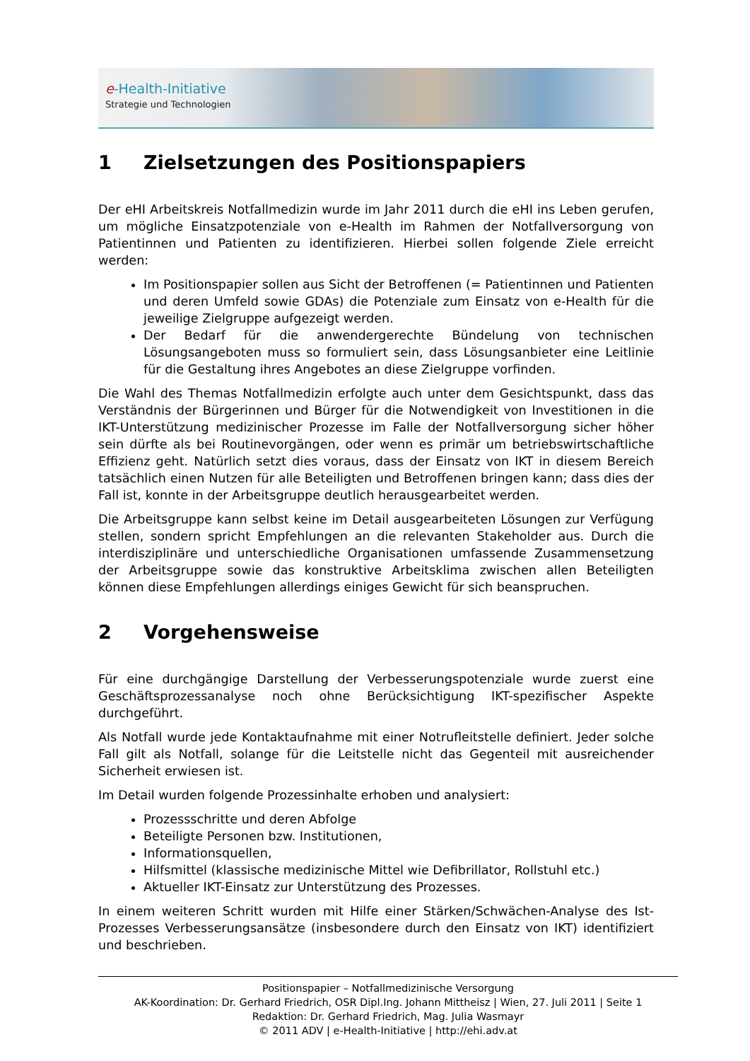e-Health-Initiative
Strategie und Technologien
1 Zielsetzungen des Positionspapiers
Der eHI Arbeitskreis Notfallmedizin wurde im Jahr 2011 durch die eHI ins Leben gerufen, um mögliche Einsatzpotenziale von e-Health im Rahmen der Notfallversorgung von Patientinnen und Patienten zu identifizieren. Hierbei sollen folgende Ziele erreicht werden:
Im Positionspapier sollen aus Sicht der Betroffenen (= Patientinnen und Patienten und deren Umfeld sowie GDAs) die Potenziale zum Einsatz von e-Health für die jeweilige Zielgruppe aufgezeigt werden.
Der Bedarf für die anwendergerechte Bündelung von technischen Lösungsangeboten muss so formuliert sein, dass Lösungsanbieter eine Leitlinie für die Gestaltung ihres Angebotes an diese Zielgruppe vorfinden.
Die Wahl des Themas Notfallmedizin erfolgte auch unter dem Gesichtspunkt, dass das Verständnis der Bürgerinnen und Bürger für die Notwendigkeit von Investitionen in die IKT-Unterstützung medizinischer Prozesse im Falle der Notfallversorgung sicher höher sein dürfte als bei Routinevorgängen, oder wenn es primär um betriebswirtschaftliche Effizienz geht. Natürlich setzt dies voraus, dass der Einsatz von IKT in diesem Bereich tatsächlich einen Nutzen für alle Beteiligten und Betroffenen bringen kann; dass dies der Fall ist, konnte in der Arbeitsgruppe deutlich herausgearbeitet werden.
Die Arbeitsgruppe kann selbst keine im Detail ausgearbeiteten Lösungen zur Verfügung stellen, sondern spricht Empfehlungen an die relevanten Stakeholder aus. Durch die interdisziplinäre und unterschiedliche Organisationen umfassende Zusammensetzung der Arbeitsgruppe sowie das konstruktive Arbeitsklima zwischen allen Beteiligten können diese Empfehlungen allerdings einiges Gewicht für sich beanspruchen.
2 Vorgehensweise
Für eine durchgängige Darstellung der Verbesserungspotenziale wurde zuerst eine Geschäftsprozessanalyse noch ohne Berücksichtigung IKT-spezifischer Aspekte durchgeführt.
Als Notfall wurde jede Kontaktaufnahme mit einer Notrufleitstelle definiert. Jeder solche Fall gilt als Notfall, solange für die Leitstelle nicht das Gegenteil mit ausreichender Sicherheit erwiesen ist.
Im Detail wurden folgende Prozessinhalte erhoben und analysiert:
Prozessschritte und deren Abfolge
Beteiligte Personen bzw. Institutionen,
Informationsquellen,
Hilfsmittel (klassische medizinische Mittel wie Defibrillator, Rollstuhl etc.)
Aktueller IKT-Einsatz zur Unterstützung des Prozesses.
In einem weiteren Schritt wurden mit Hilfe einer Stärken/Schwächen-Analyse des Ist-Prozesses Verbesserungsansätze (insbesondere durch den Einsatz von IKT) identifiziert und beschrieben.
Positionspapier – Notfallmedizinische Versorgung
AK-Koordination: Dr. Gerhard Friedrich, OSR Dipl.Ing. Johann Mittheisz | Wien, 27. Juli 2011 | Seite 1
Redaktion: Dr. Gerhard Friedrich, Mag. Julia Wasmayr
© 2011 ADV | e-Health-Initiative | http://ehi.adv.at